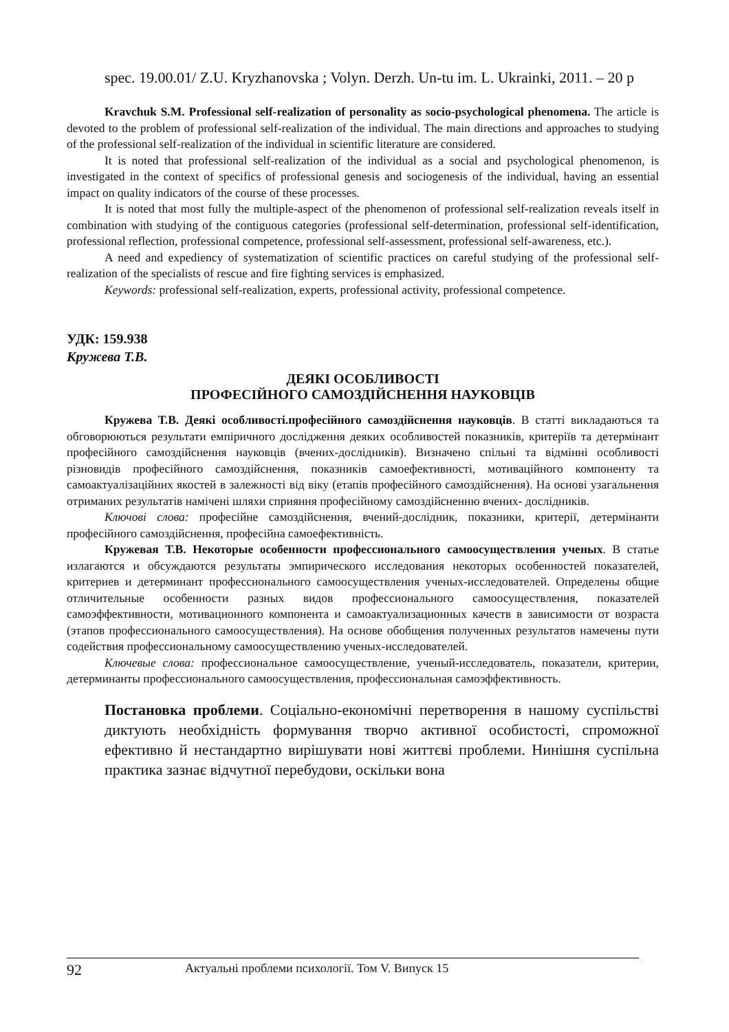spec. 19.00.01/ Z.U. Kryzhanovska ; Volyn. Derzh. Un-tu im. L. Ukrainki, 2011. – 20 p
Kravchuk S.M. Professional self-realization of personality as socio-psychological phenomena. The article is devoted to the problem of professional self-realization of the individual. The main directions and approaches to studying of the professional self-realization of the individual in scientific literature are considered.
It is noted that professional self-realization of the individual as a social and psychological phenomenon, is investigated in the context of specifics of professional genesis and sociogenesis of the individual, having an essential impact on quality indicators of the course of these processes.
It is noted that most fully the multiple-aspect of the phenomenon of professional self-realization reveals itself in combination with studying of the contiguous categories (professional self-determination, professional self-identification, professional reflection, professional competence, professional self-assessment, professional self-awareness, etc.).
A need and expediency of systematization of scientific practices on careful studying of the professional self-realization of the specialists of rescue and fire fighting services is emphasized.
Keywords: professional self-realization, experts, professional activity, professional competence.
УДК: 159.938
Кружева Т.В.
ДЕЯКІ ОСОБЛИВОСТІ
ПРОФЕСІЙНОГО САМОЗДІЙСНЕННЯ НАУКОВЦІВ
Кружева Т.В. Деякі особливості.професійного самоздійснення науковців. В статті викладаються та обговорюються результати емпіричного дослідження деяких особливостей показників, критеріїв та детермінант професійного самоздійснення науковців (вчених-дослідників). Визначено спільні та відмінні особливості різновидів професійного самоздійснення, показників самоефективності, мотиваційного компоненту та самоактуалізаційних якостей в залежності від віку (етапів професійного самоздійснення). На основі узагальнення отриманих результатів намічені шляхи сприяння професійному самоздійсненню вчених- дослідників.
Ключові слова: професійне самоздійснення, вчений-дослідник, показники, критерії, детермінанти професійного самоздійснення, професійна самоефективність.
Кружевая Т.В. Некоторые особенности профессионального самоосуществления ученых. В статье излагаются и обсуждаются результаты эмпирического исследования некоторых особенностей показателей, критериев и детерминант профессионального самоосуществления ученых-исследователей. Определены общие отличительные особенности разных видов профессионального самоосуществления, показателей самоэффективности, мотивационного компонента и самоактуализационных качеств в зависимости от возраста (этапов профессионального самоосуществления). На основе обобщения полученных результатов намечены пути содействия профессиональному самоосуществлению ученых-исследователей.
Ключевые слова: профессиональное самоосуществление, ученый-исследователь, показатели, критерии, детерминанты профессионального самоосуществления, профессиональная самоэффективность.
Постановка проблеми. Соціально-економічні перетворення в нашому суспільстві диктують необхідність формування творчо активної особистості, спроможної ефективно й нестандартно вирішувати нові життєві проблеми. Нинішня суспільна практика зазнає відчутної перебудови, оскільки вона
92 Актуальні проблеми психології. Том V. Випуск 15